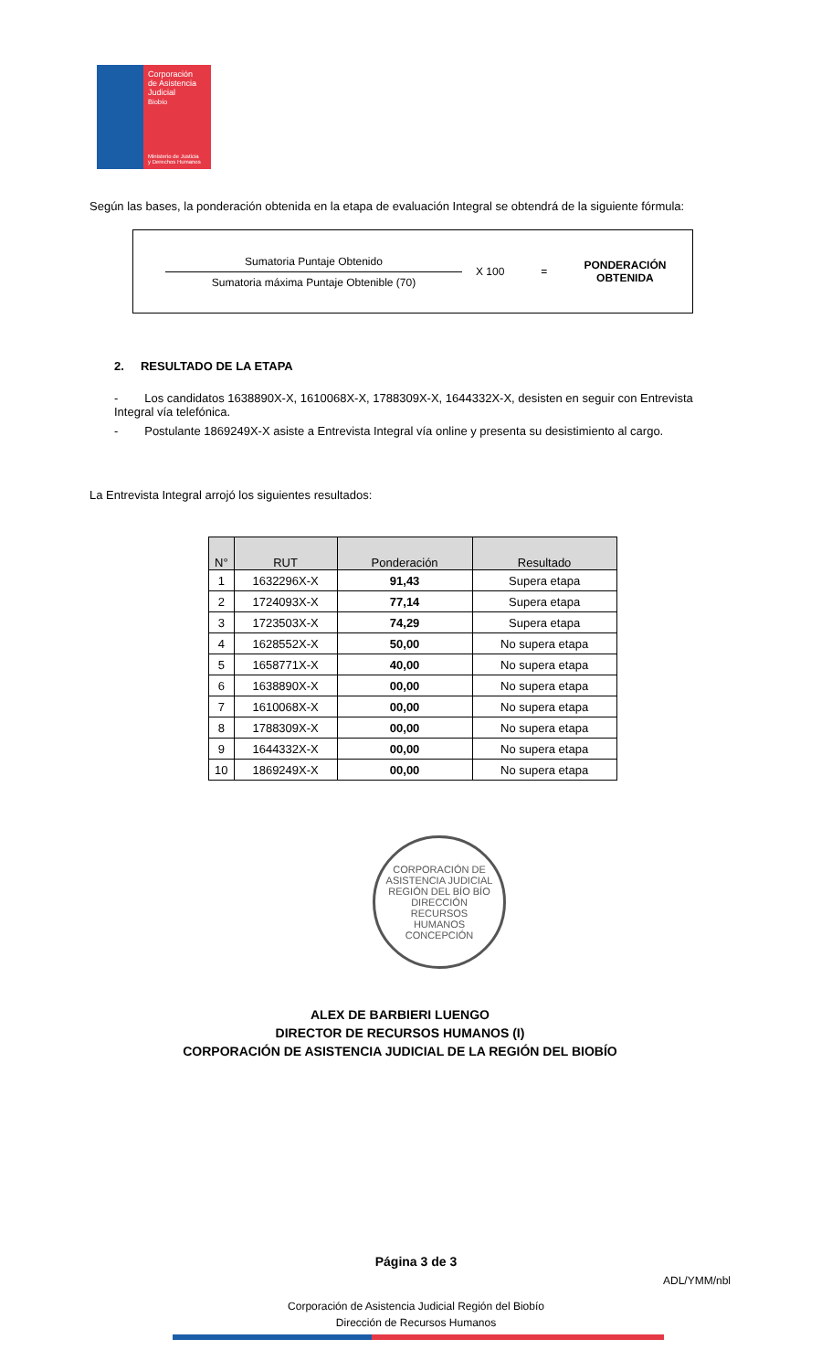Corporación
de Asistencia
Judicial
Biobío
Ministerio de Justicia
y Derechos Humanos
Según las bases, la ponderación obtenida en la etapa de evaluación Integral se obtendrá de la siguiente fórmula:
Sumatoria Puntaje Obtenido
Sumatoria máxima Puntaje Obtenible (70)
X 100 =
PONDERACIÓN
OBTENIDA
2. RESULTADO DE LA ETAPA
- Los candidatos 1638890X-X, 1610068X-X, 1788309X-X, 1644332X-X, desisten en seguir con Entrevista Integral vía telefónica.
- Postulante 1869249X-X asiste a Entrevista Integral vía online y presenta su desistimiento al cargo.
La Entrevista Integral arrojó los siguientes resultados:
| N° | RUT | Ponderación | Resultado |
| --- | --- | --- | --- |
| 1 | 1632296X-X | 91,43 | Supera etapa |
| 2 | 1724093X-X | 77,14 | Supera etapa |
| 3 | 1723503X-X | 74,29 | Supera etapa |
| 4 | 1628552X-X | 50,00 | No supera etapa |
| 5 | 1658771X-X | 40,00 | No supera etapa |
| 6 | 1638890X-X | 00,00 | No supera etapa |
| 7 | 1610068X-X | 00,00 | No supera etapa |
| 8 | 1788309X-X | 00,00 | No supera etapa |
| 9 | 1644332X-X | 00,00 | No supera etapa |
| 10 | 1869249X-X | 00,00 | No supera etapa |
CORPORACIÓN DE ASISTENCIA JUDICIAL
REGIÓN DEL BÍO BÍO
DIRECCIÓN
RECURSOS
HUMANOS
CONCEPCIÓN
ALEX DE BARBIERI LUENGO
DIRECTOR DE RECURSOS HUMANOS (I)
CORPORACIÓN DE ASISTENCIA JUDICIAL DE LA REGIÓN DEL BIOBÍO
Página 3 de 3
ADL/YMM/nbl
Corporación de Asistencia Judicial Región del Biobío
Dirección de Recursos Humanos